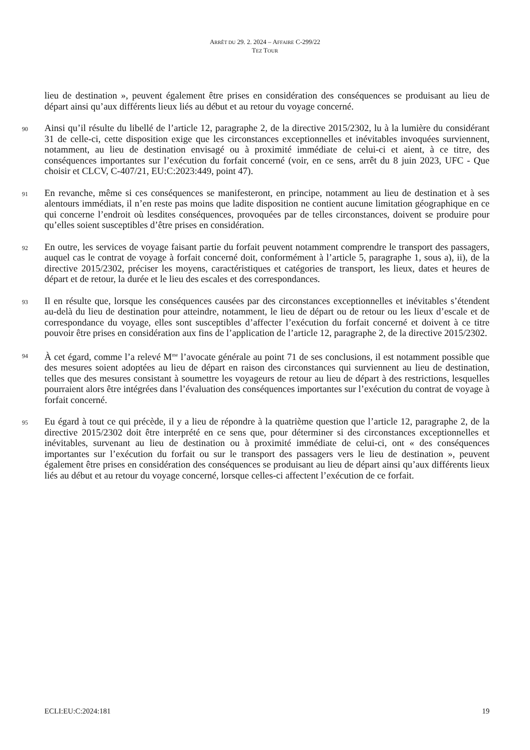ARRÊT DU 29. 2. 2024 – AFFAIRE C-299/22
TEZ TOUR
lieu de destination », peuvent également être prises en considération des conséquences se produisant au lieu de départ ainsi qu’aux différents lieux liés au début et au retour du voyage concerné.
90
Ainsi qu’il résulte du libellé de l’article 12, paragraphe 2, de la directive 2015/2302, lu à la lumière du considérant 31 de celle-ci, cette disposition exige que les circonstances exceptionnelles et inévitables invoquées surviennent, notamment, au lieu de destination envisagé ou à proximité immédiate de celui-ci et aient, à ce titre, des conséquences importantes sur l’exécution du forfait concerné (voir, en ce sens, arrêt du 8 juin 2023, UFC - Que choisir et CLCV, C-407/21, EU:C:2023:449, point 47).
91
En revanche, même si ces conséquences se manifesteront, en principe, notamment au lieu de destination et à ses alentours immédiats, il n’en reste pas moins que ladite disposition ne contient aucune limitation géographique en ce qui concerne l’endroit où lesdites conséquences, provoquées par de telles circonstances, doivent se produire pour qu’elles soient susceptibles d’être prises en considération.
92
En outre, les services de voyage faisant partie du forfait peuvent notamment comprendre le transport des passagers, auquel cas le contrat de voyage à forfait concerné doit, conformément à l’article 5, paragraphe 1, sous a), ii), de la directive 2015/2302, préciser les moyens, caractéristiques et catégories de transport, les lieux, dates et heures de départ et de retour, la durée et le lieu des escales et des correspondances.
93
Il en résulte que, lorsque les conséquences causées par des circonstances exceptionnelles et inévitables s’étendent au-delà du lieu de destination pour atteindre, notamment, le lieu de départ ou de retour ou les lieux d’escale et de correspondance du voyage, elles sont susceptibles d’affecter l’exécution du forfait concerné et doivent à ce titre pouvoir être prises en considération aux fins de l’application de l’article 12, paragraphe 2, de la directive 2015/2302.
94
À cet égard, comme l’a relevé M<sup>me</sup> l’avocate générale au point 71 de ses conclusions, il est notamment possible que des mesures soient adoptées au lieu de départ en raison des circonstances qui surviennent au lieu de destination, telles que des mesures consistant à soumettre les voyageurs de retour au lieu de départ à des restrictions, lesquelles pourraient alors être intégrées dans l’évaluation des conséquences importantes sur l’exécution du contrat de voyage à forfait concerné.
95
Eu égard à tout ce qui précède, il y a lieu de répondre à la quatrième question que l’article 12, paragraphe 2, de la directive 2015/2302 doit être interprété en ce sens que, pour déterminer si des circonstances exceptionnelles et inévitables, survenant au lieu de destination ou à proximité immédiate de celui-ci, ont « des conséquences importantes sur l’exécution du forfait ou sur le transport des passagers vers le lieu de destination », peuvent également être prises en considération des conséquences se produisant au lieu de départ ainsi qu’aux différents lieux liés au début et au retour du voyage concerné, lorsque celles-ci affectent l’exécution de ce forfait.
ECLI:EU:C:2024:181 19